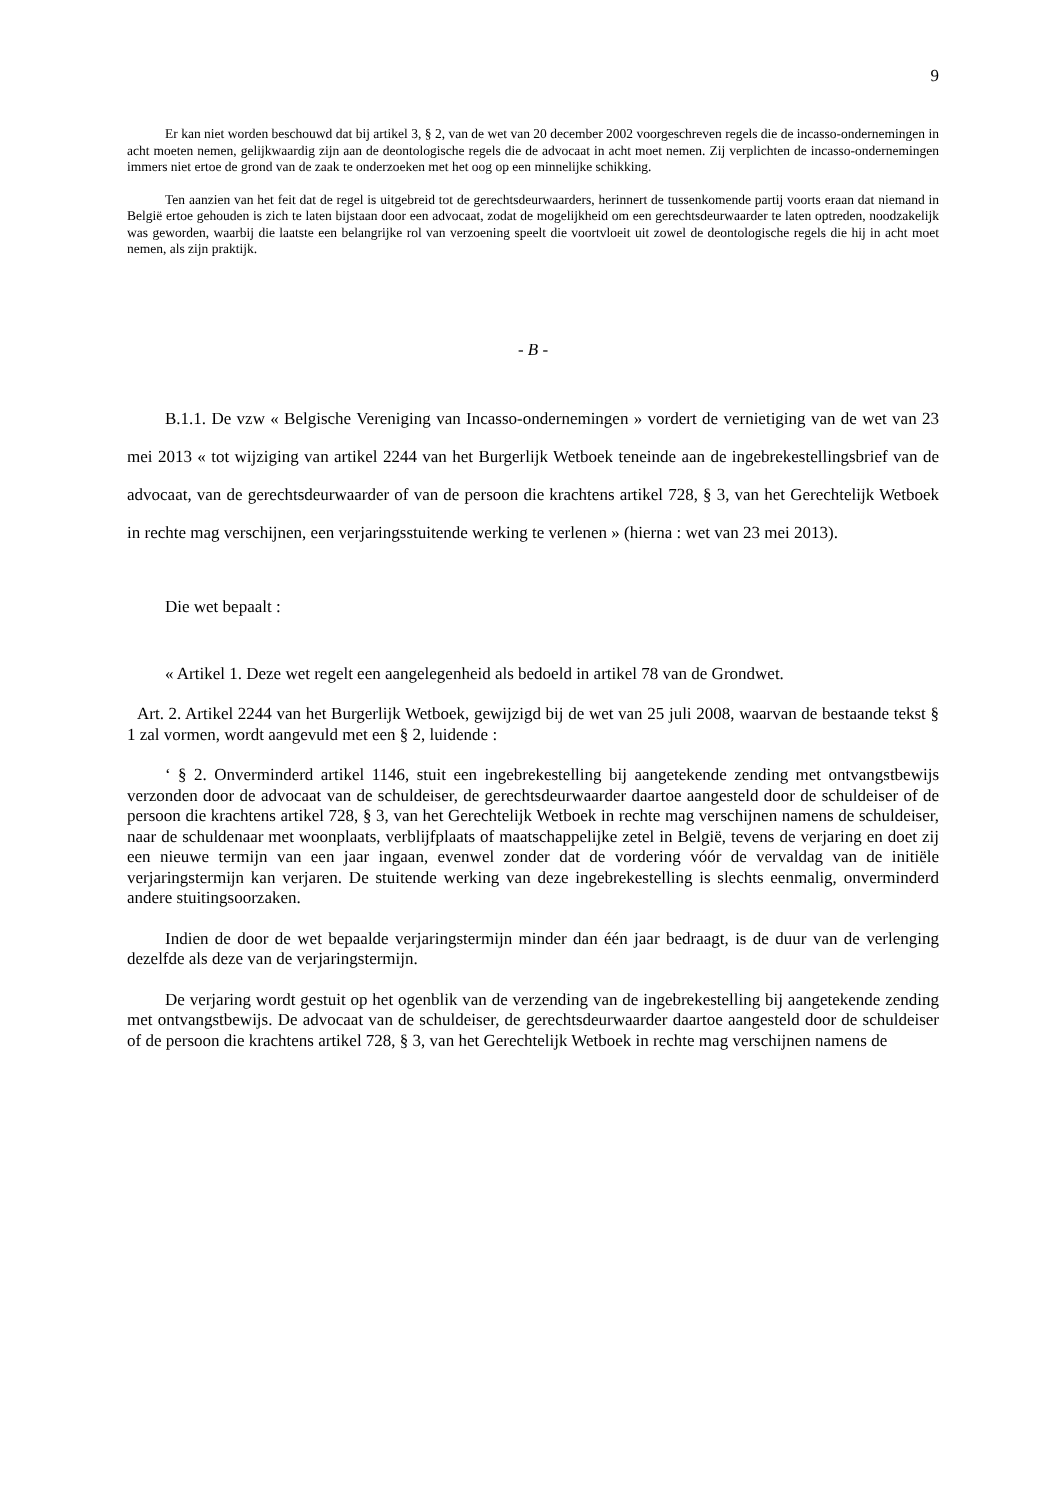9
Er kan niet worden beschouwd dat bij artikel 3, § 2, van de wet van 20 december 2002 voorgeschreven regels die de incasso-ondernemingen in acht moeten nemen, gelijkwaardig zijn aan de deontologische regels die de advocaat in acht moet nemen. Zij verplichten de incasso-ondernemingen immers niet ertoe de grond van de zaak te onderzoeken met het oog op een minnelijke schikking.
Ten aanzien van het feit dat de regel is uitgebreid tot de gerechtsdeurwaarders, herinnert de tussenkomende partij voorts eraan dat niemand in België ertoe gehouden is zich te laten bijstaan door een advocaat, zodat de mogelijkheid om een gerechtsdeurwaarder te laten optreden, noodzakelijk was geworden, waarbij die laatste een belangrijke rol van verzoening speelt die voortvloeit uit zowel de deontologische regels die hij in acht moet nemen, als zijn praktijk.
- B -
B.1.1. De vzw « Belgische Vereniging van Incasso-ondernemingen » vordert de vernietiging van de wet van 23 mei 2013 « tot wijziging van artikel 2244 van het Burgerlijk Wetboek teneinde aan de ingebrekestellingsbrief van de advocaat, van de gerechtsdeurwaarder of van de persoon die krachtens artikel 728, § 3, van het Gerechtelijk Wetboek in rechte mag verschijnen, een verjaringsstuitende werking te verlenen » (hierna : wet van 23 mei 2013).
Die wet bepaalt :
« Artikel 1. Deze wet regelt een aangelegenheid als bedoeld in artikel 78 van de Grondwet.
Art. 2. Artikel 2244 van het Burgerlijk Wetboek, gewijzigd bij de wet van 25 juli 2008, waarvan de bestaande tekst § 1 zal vormen, wordt aangevuld met een § 2, luidende :
‘ § 2. Onverminderd artikel 1146, stuit een ingebrekestelling bij aangetekende zending met ontvangstbewijs verzonden door de advocaat van de schuldeiser, de gerechtsdeurwaarder daartoe aangesteld door de schuldeiser of de persoon die krachtens artikel 728, § 3, van het Gerechtelijk Wetboek in rechte mag verschijnen namens de schuldeiser, naar de schuldenaar met woonplaats, verblijfplaats of maatschappelijke zetel in België, tevens de verjaring en doet zij een nieuwe termijn van een jaar ingaan, evenwel zonder dat de vordering vóór de vervaldag van de initiële verjaringstermijn kan verjaren. De stuitende werking van deze ingebrekestelling is slechts eenmalig, onverminderd andere stuitingsoorzaken.
Indien de door de wet bepaalde verjaringstermijn minder dan één jaar bedraagt, is de duur van de verlenging dezelfde als deze van de verjaringstermijn.
De verjaring wordt gestuit op het ogenblik van de verzending van de ingebrekestelling bij aangetekende zending met ontvangstbewijs. De advocaat van de schuldeiser, de gerechtsdeurwaarder daartoe aangesteld door de schuldeiser of de persoon die krachtens artikel 728, § 3, van het Gerechtelijk Wetboek in rechte mag verschijnen namens de